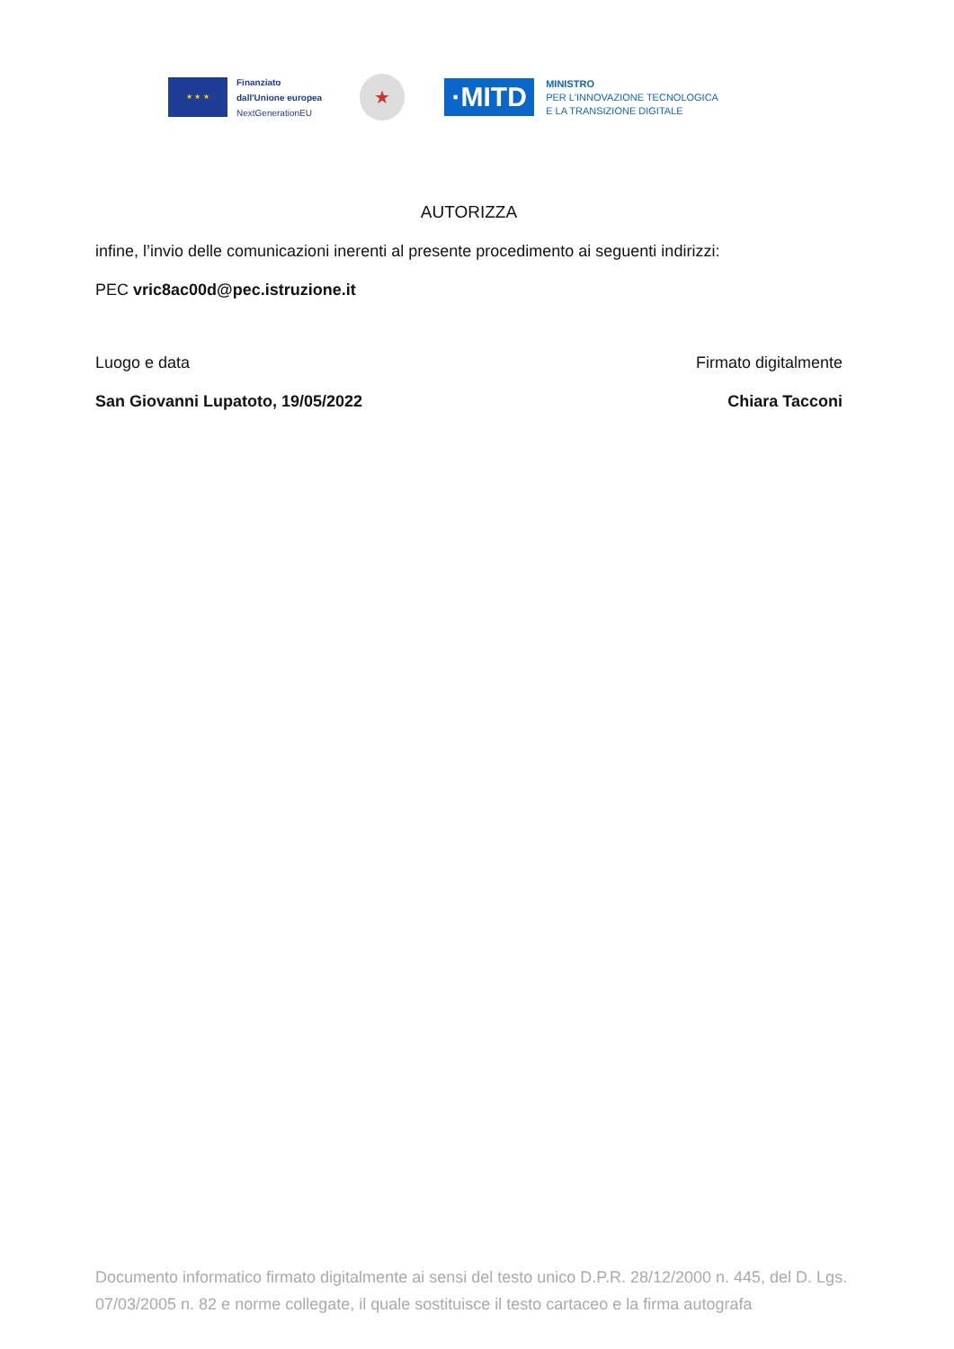★ ★ ★
Finanziato
dall'Unione europea
NextGenerationEU
★
·MITD
MINISTRO
PER L'INNOVAZIONE TECNOLOGICA
E LA TRANSIZIONE DIGITALE
AUTORIZZA
infine, l’invio delle comunicazioni inerenti al presente procedimento ai seguenti indirizzi:
PEC vric8ac00d@pec.istruzione.it
Luogo e data
San Giovanni Lupatoto, 19/05/2022
Firmato digitalmente
Chiara Tacconi
Documento informatico firmato digitalmente ai sensi del testo unico D.P.R. 28/12/2000 n. 445, del D. Lgs. 07/03/2005 n. 82 e norme collegate, il quale sostituisce il testo cartaceo e la firma autografa